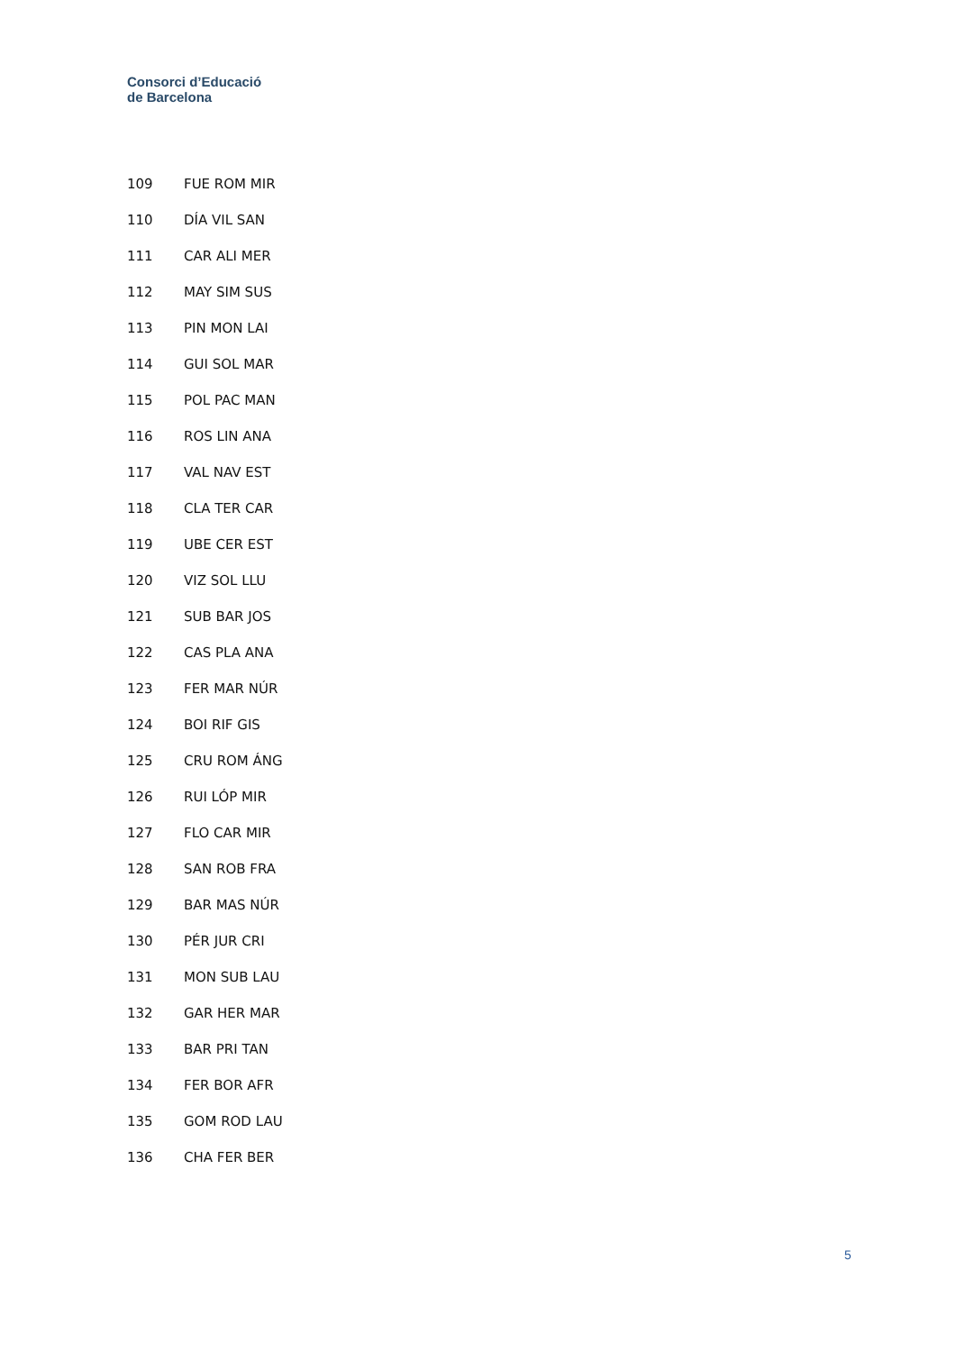Consorci d’Educació
de Barcelona
| 109 | FUE ROM MIR |
| 110 | DÍA VIL SAN |
| 111 | CAR ALI MER |
| 112 | MAY SIM SUS |
| 113 | PIN MON LAI |
| 114 | GUI SOL MAR |
| 115 | POL PAC MAN |
| 116 | ROS LIN ANA |
| 117 | VAL NAV EST |
| 118 | CLA TER CAR |
| 119 | UBE CER EST |
| 120 | VIZ SOL LLU |
| 121 | SUB BAR JOS |
| 122 | CAS PLA ANA |
| 123 | FER MAR NÚR |
| 124 | BOI RIF GIS |
| 125 | CRU ROM ÁNG |
| 126 | RUI LÓP MIR |
| 127 | FLO CAR MIR |
| 128 | SAN ROB FRA |
| 129 | BAR MAS NÚR |
| 130 | PÉR JUR CRI |
| 131 | MON SUB LAU |
| 132 | GAR HER MAR |
| 133 | BAR PRI TAN |
| 134 | FER BOR AFR |
| 135 | GOM ROD LAU |
| 136 | CHA FER BER |
5